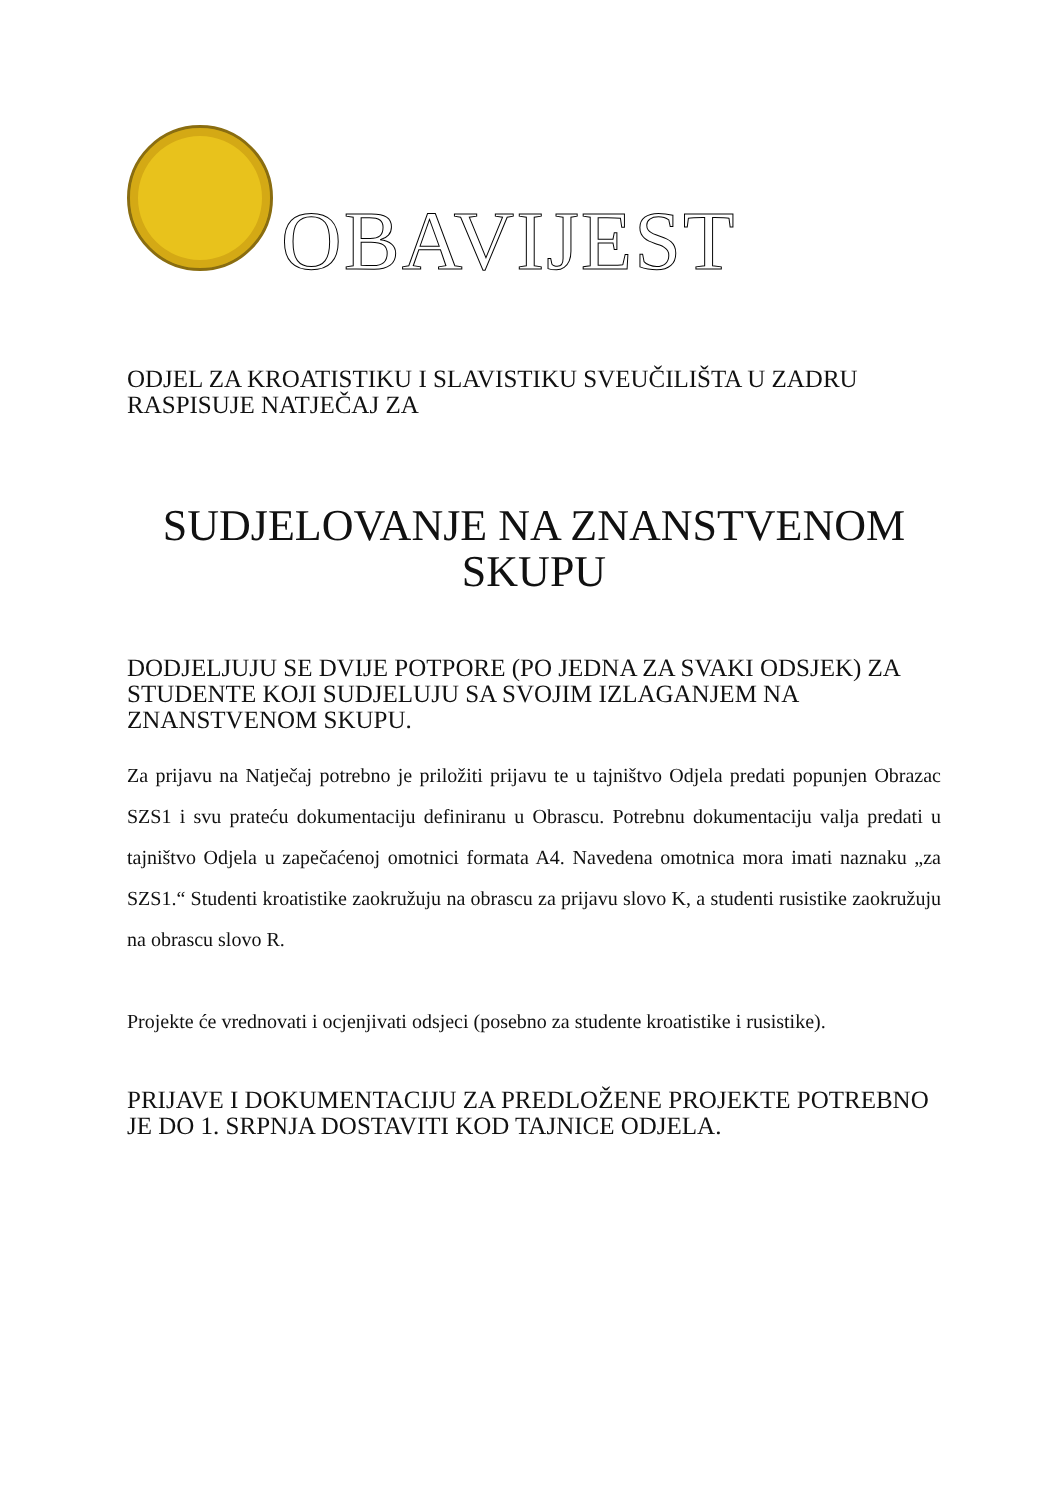OBAVIJEST
ODJEL ZA KROATISTIKU I SLAVISTIKU SVEUČILIŠTA U ZADRU RASPISUJE NATJEČAJ ZA
SUDJELOVANJE NA ZNANSTVENOM SKUPU
DODJELJUJU SE DVIJE POTPORE (PO JEDNA ZA SVAKI ODSJEK) ZA STUDENTE KOJI SUDJELUJU SA SVOJIM IZLAGANJEM NA ZNANSTVENOM SKUPU.
Za prijavu na Natječaj potrebno je priložiti prijavu te u tajništvo Odjela predati popunjen Obrazac SZS1 i svu prateću dokumentaciju definiranu u Obrascu. Potrebnu dokumentaciju valja predati u tajništvo Odjela u zapečaćenoj omotnici formata A4. Navedena omotnica mora imati naznaku „za SZS1.“ Studenti kroatistike zaokružuju na obrascu za prijavu slovo K, a studenti rusistike zaokružuju na obrascu slovo R.
Projekte će vrednovati i ocjenjivati odsjeci (posebno za studente kroatistike i rusistike).
PRIJAVE I DOKUMENTACIJU ZA PREDLOŽENE PROJEKTE POTREBNO JE DO 1. SRPNJA DOSTAVITI KOD TAJNICE ODJELA.